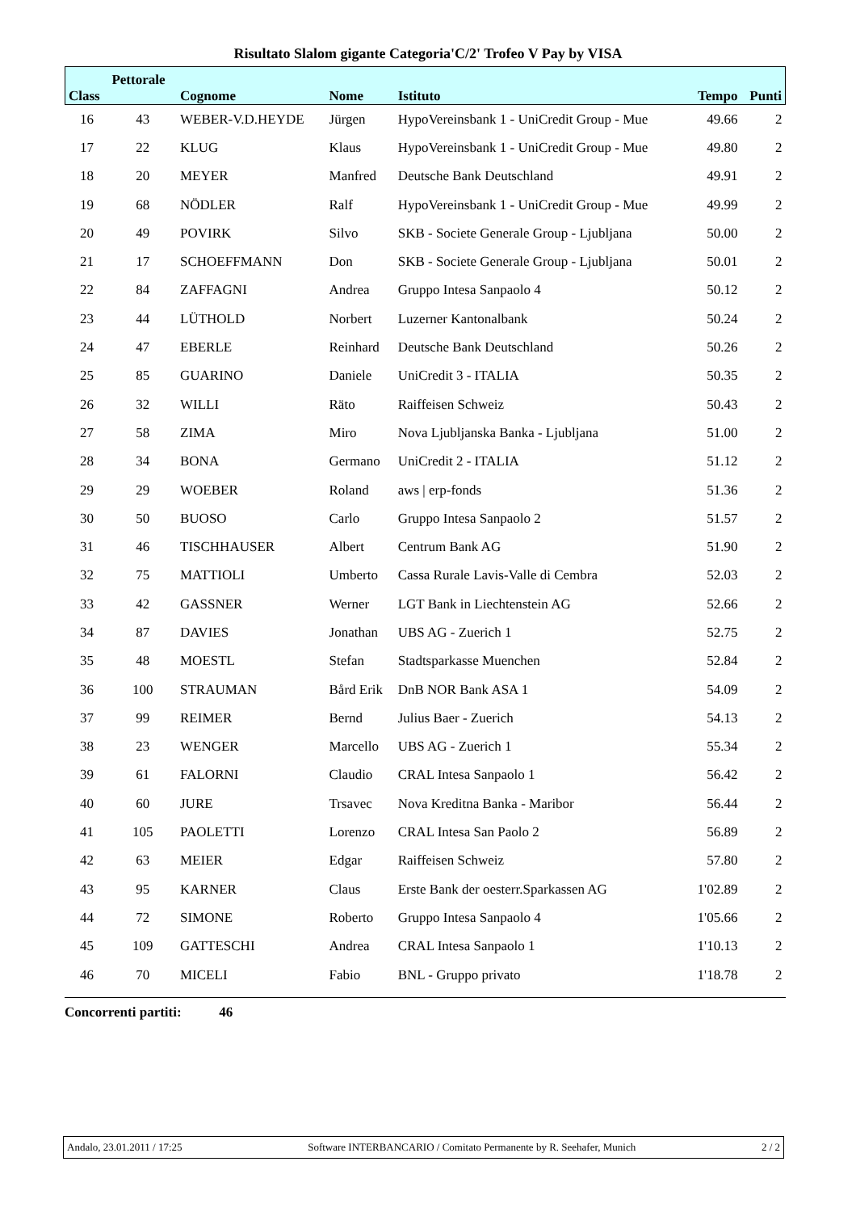Risultato Slalom gigante Categoria'C/2' Trofeo V Pay by VISA
| Class | Pettorale | Cognome | Nome | Istituto | Tempo | Punti |
| --- | --- | --- | --- | --- | --- | --- |
| 16 | 43 | WEBER-V.D.HEYDE | Jürgen | HypoVereinsbank 1 - UniCredit Group - Mue | 49.66 | 2 |
| 17 | 22 | KLUG | Klaus | HypoVereinsbank 1 - UniCredit Group - Mue | 49.80 | 2 |
| 18 | 20 | MEYER | Manfred | Deutsche Bank Deutschland | 49.91 | 2 |
| 19 | 68 | NÖDLER | Ralf | HypoVereinsbank 1 - UniCredit Group - Mue | 49.99 | 2 |
| 20 | 49 | POVIRK | Silvo | SKB - Societe Generale Group - Ljubljana | 50.00 | 2 |
| 21 | 17 | SCHOEFFMANN | Don | SKB - Societe Generale Group - Ljubljana | 50.01 | 2 |
| 22 | 84 | ZAFFAGNI | Andrea | Gruppo Intesa Sanpaolo 4 | 50.12 | 2 |
| 23 | 44 | LÜTHOLD | Norbert | Luzerner Kantonalbank | 50.24 | 2 |
| 24 | 47 | EBERLE | Reinhard | Deutsche Bank Deutschland | 50.26 | 2 |
| 25 | 85 | GUARINO | Daniele | UniCredit 3 - ITALIA | 50.35 | 2 |
| 26 | 32 | WILLI | Räto | Raiffeisen Schweiz | 50.43 | 2 |
| 27 | 58 | ZIMA | Miro | Nova Ljubljanska Banka - Ljubljana | 51.00 | 2 |
| 28 | 34 | BONA | Germano | UniCredit 2 - ITALIA | 51.12 | 2 |
| 29 | 29 | WOEBER | Roland | aws / erp-fonds | 51.36 | 2 |
| 30 | 50 | BUOSO | Carlo | Gruppo Intesa Sanpaolo 2 | 51.57 | 2 |
| 31 | 46 | TISCHHAUSER | Albert | Centrum Bank AG | 51.90 | 2 |
| 32 | 75 | MATTIOLI | Umberto | Cassa Rurale Lavis-Valle di Cembra | 52.03 | 2 |
| 33 | 42 | GASSNER | Werner | LGT Bank in Liechtenstein AG | 52.66 | 2 |
| 34 | 87 | DAVIES | Jonathan | UBS AG - Zuerich 1 | 52.75 | 2 |
| 35 | 48 | MOESTL | Stefan | Stadtsparkasse Muenchen | 52.84 | 2 |
| 36 | 100 | STRAUMAN | Bård Erik | DnB NOR Bank ASA 1 | 54.09 | 2 |
| 37 | 99 | REIMER | Bernd | Julius Baer - Zuerich | 54.13 | 2 |
| 38 | 23 | WENGER | Marcello | UBS AG - Zuerich 1 | 55.34 | 2 |
| 39 | 61 | FALORNI | Claudio | CRAL Intesa Sanpaolo 1 | 56.42 | 2 |
| 40 | 60 | JURE | Trsavec | Nova Kreditna Banka - Maribor | 56.44 | 2 |
| 41 | 105 | PAOLETTI | Lorenzo | CRAL Intesa San Paolo 2 | 56.89 | 2 |
| 42 | 63 | MEIER | Edgar | Raiffeisen Schweiz | 57.80 | 2 |
| 43 | 95 | KARNER | Claus | Erste Bank der oesterr.Sparkassen AG | 1'02.89 | 2 |
| 44 | 72 | SIMONE | Roberto | Gruppo Intesa Sanpaolo 4 | 1'05.66 | 2 |
| 45 | 109 | GATTESCHI | Andrea | CRAL Intesa Sanpaolo 1 | 1'10.13 | 2 |
| 46 | 70 | MICELI | Fabio | BNL - Gruppo privato | 1'18.78 | 2 |
Concorrenti partiti: 46
Andalo, 23.01.2011 / 17:25 Software INTERBANCARIO / Comitato Permanente by R. Seehafer, Munich 2 / 2